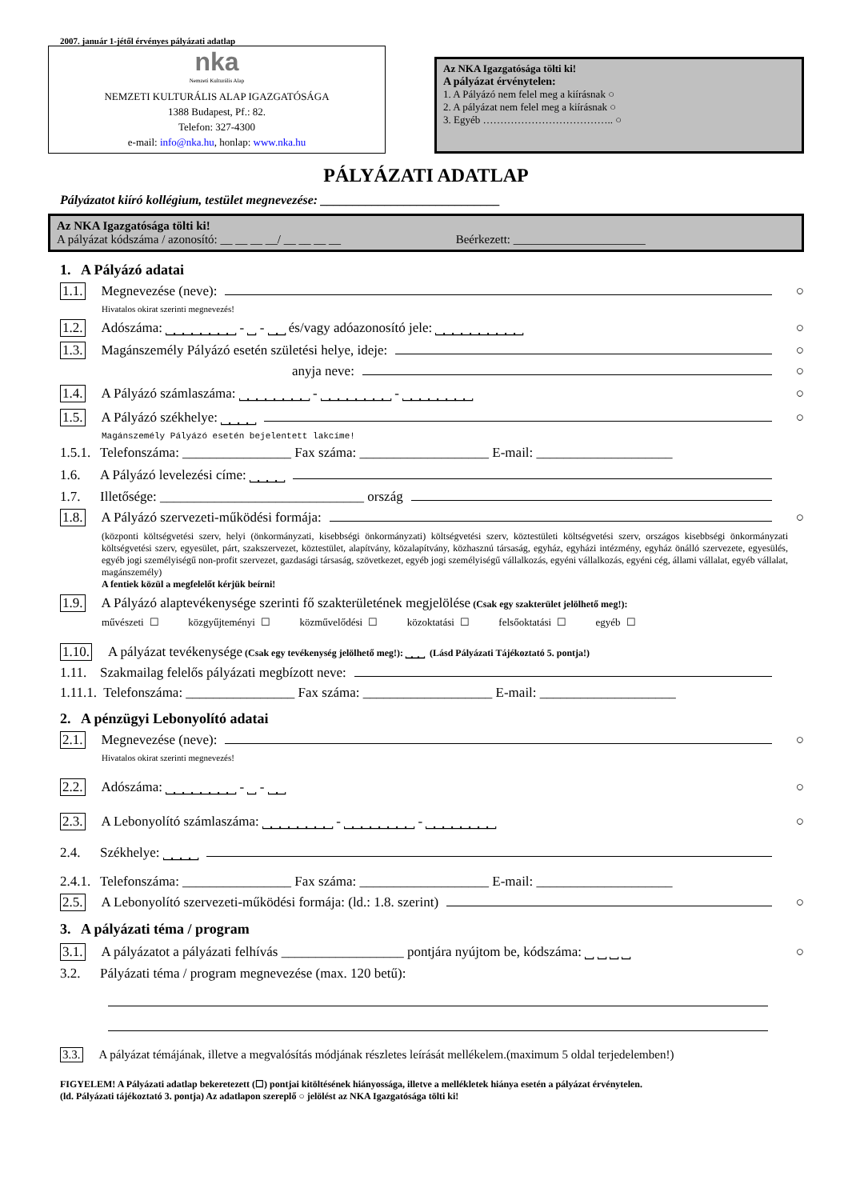2007. január 1-jétől érvényes pályázati adatlap
nka
Nemzeti Kulturális Alap
NEMZETI KULTURÁLIS ALAP IGAZGATÓSÁGA
1388 Budapest, Pf.: 82.
Telefon: 327-4300
e-mail: info@nka.hu, honlap: www.nka.hu
Az NKA Igazgatósága tölti ki!
A pályázat érvénytelen:
1. A Pályázó nem felel meg a kiírásnak ○
2. A pályázat nem felel meg a kiírásnak ○
3. Egyéb ……………………………….. ○
PÁLYÁZATI ADATLAP
Pályázatot kiíró kollégium, testület megnevezése: ____________________________
Az NKA Igazgatósága tölti ki!
A pályázat kódszáma / azonosító: __ __ __ __/ __ __ __ __ Beérkezett: ______________________
1. A Pályázó adatai
1.1. Megnevezése (neve): ○
Hivatalos okirat szerinti megnevezés!
1.2. Adószáma: ⎵⎵⎵⎵⎵⎵⎵⎵ - ⎵ - ⎵⎵ és/vagy adóazonosító jele: ⎵⎵⎵⎵⎵⎵⎵⎵⎵⎵ ○
1.3. Magánszemély Pályázó esetén születési helye, ideje: ○
anyja neve: ○
1.4. A Pályázó számlaszáma: ⎵⎵⎵⎵⎵⎵⎵⎵ - ⎵⎵⎵⎵⎵⎵⎵⎵ - ⎵⎵⎵⎵⎵⎵⎵⎵ ○
1.5. A Pályázó székhelye: ⎵⎵⎵⎵ ○
Magánszemély Pályázó esetén bejelentett lakcíme!
1.5.1. Telefonszáma: ________________ Fax száma: ___________________ E-mail: ____________________
1.6. A Pályázó levelezési címe: ⎵⎵⎵⎵
1.7. Illetősége: ______________________________ ország
1.8. A Pályázó szervezeti-működési formája: ○
(központi költségvetési szerv, helyi (önkormányzati, kisebbségi önkormányzati) költségvetési szerv, köztestületi költségvetési szerv, országos kisebbségi önkormányzati költségvetési szerv, egyesület, párt, szakszervezet, köztestület, alapítvány, közalapítvány, közhasznú társaság, egyház, egyházi intézmény, egyház önálló szervezete, egyesülés, egyéb jogi személyiségű non-profit szervezet, gazdasági társaság, szövetkezet, egyéb jogi személyiségű vállalkozás, egyéni vállalkozás, egyéni cég, állami vállalat, egyéb vállalat, magánszemély)
A fentiek közül a megfelelőt kérjük beírni!
1.9. A Pályázó alaptevékenysége szerinti fő szakterületének megjelölése (Csak egy szakterület jelölhető meg!):
művészeti ☐ közgyűjteményi ☐ közművelődési ☐ közoktatási ☐ felsőoktatási ☐ egyéb ☐
1.10. A pályázat tevékenysége (Csak egy tevékenység jelölhető meg!): ⎵⎵⎵ (Lásd Pályázati Tájékoztató 5. pontja!)
1.11. Szakmailag felelős pályázati megbízott neve:
1.11.1. Telefonszáma: ________________ Fax száma: ___________________ E-mail: ____________________
2. A pénzügyi Lebonyolító adatai
2.1. Megnevezése (neve): ○
Hivatalos okirat szerinti megnevezés!
2.2. Adószáma: ⎵⎵⎵⎵⎵⎵⎵⎵ - ⎵ - ⎵⎵ ○
2.3. A Lebonyolító számlaszáma: ⎵⎵⎵⎵⎵⎵⎵⎵ - ⎵⎵⎵⎵⎵⎵⎵⎵ - ⎵⎵⎵⎵⎵⎵⎵⎵ ○
2.4. Székhelye: ⎵⎵⎵⎵
2.4.1. Telefonszáma: ________________ Fax száma: ___________________ E-mail: ____________________
2.5. A Lebonyolító szervezeti-működési formája: (ld.: 1.8. szerint) ○
3. A pályázati téma / program
3.1. A pályázatot a pályázati felhívás __________________ pontjára nyújtom be, kódszáma: ⎵ ⎵ ⎵ ⎵ ○
3.2. Pályázati téma / program megnevezése (max. 120 betű):
3.3. A pályázat témájának, illetve a megvalósítás módjának részletes leírását mellékelem.(maximum 5 oldal terjedelemben!)
FIGYELEM! A Pályázati adatlap bekeretezett (☐) pontjai kitöltésének hiányossága, illetve a mellékletek hiánya esetén a pályázat érvénytelen.
(ld. Pályázati tájékoztató 3. pontja) Az adatlapon szereplő ○ jelölést az NKA Igazgatósága tölti ki!